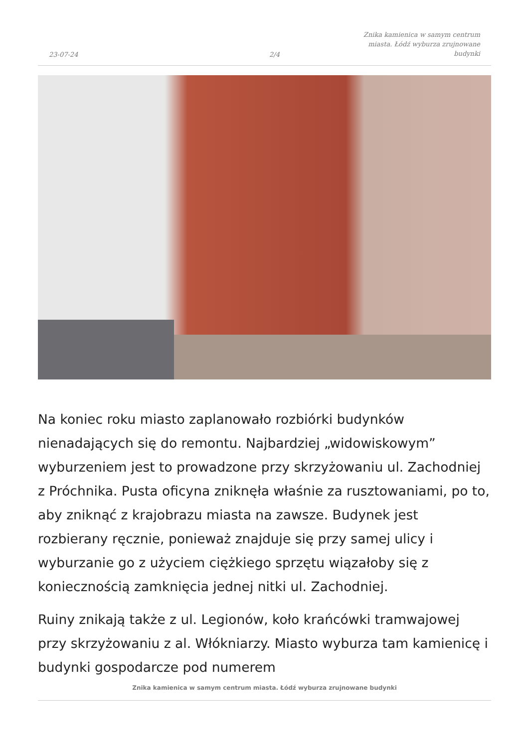23-07-24
2/4
Znika kamienica w samym centrum miasta. Łódź wyburza zrujnowane budynki
Na koniec roku miasto zaplanowało rozbiórki budynków nienadających się do remontu. Najbardziej „widowiskowym” wyburzeniem jest to prowadzone przy skrzyżowaniu ul. Zachodniej z Próchnika. Pusta oficyna zniknęła właśnie za rusztowaniami, po to, aby zniknąć z krajobrazu miasta na zawsze. Budynek jest rozbierany ręcznie, ponieważ znajduje się przy samej ulicy i wyburzanie go z użyciem ciężkiego sprzętu wiązałoby się z koniecznością zamknięcia jednej nitki ul. Zachodniej.
Ruiny znikają także z ul. Legionów, koło krańcówki tramwajowej przy skrzyżowaniu z al. Włókniarzy. Miasto wyburza tam kamienicę i budynki gospodarcze pod numerem
Znika kamienica w samym centrum miasta. Łódź wyburza zrujnowane budynki